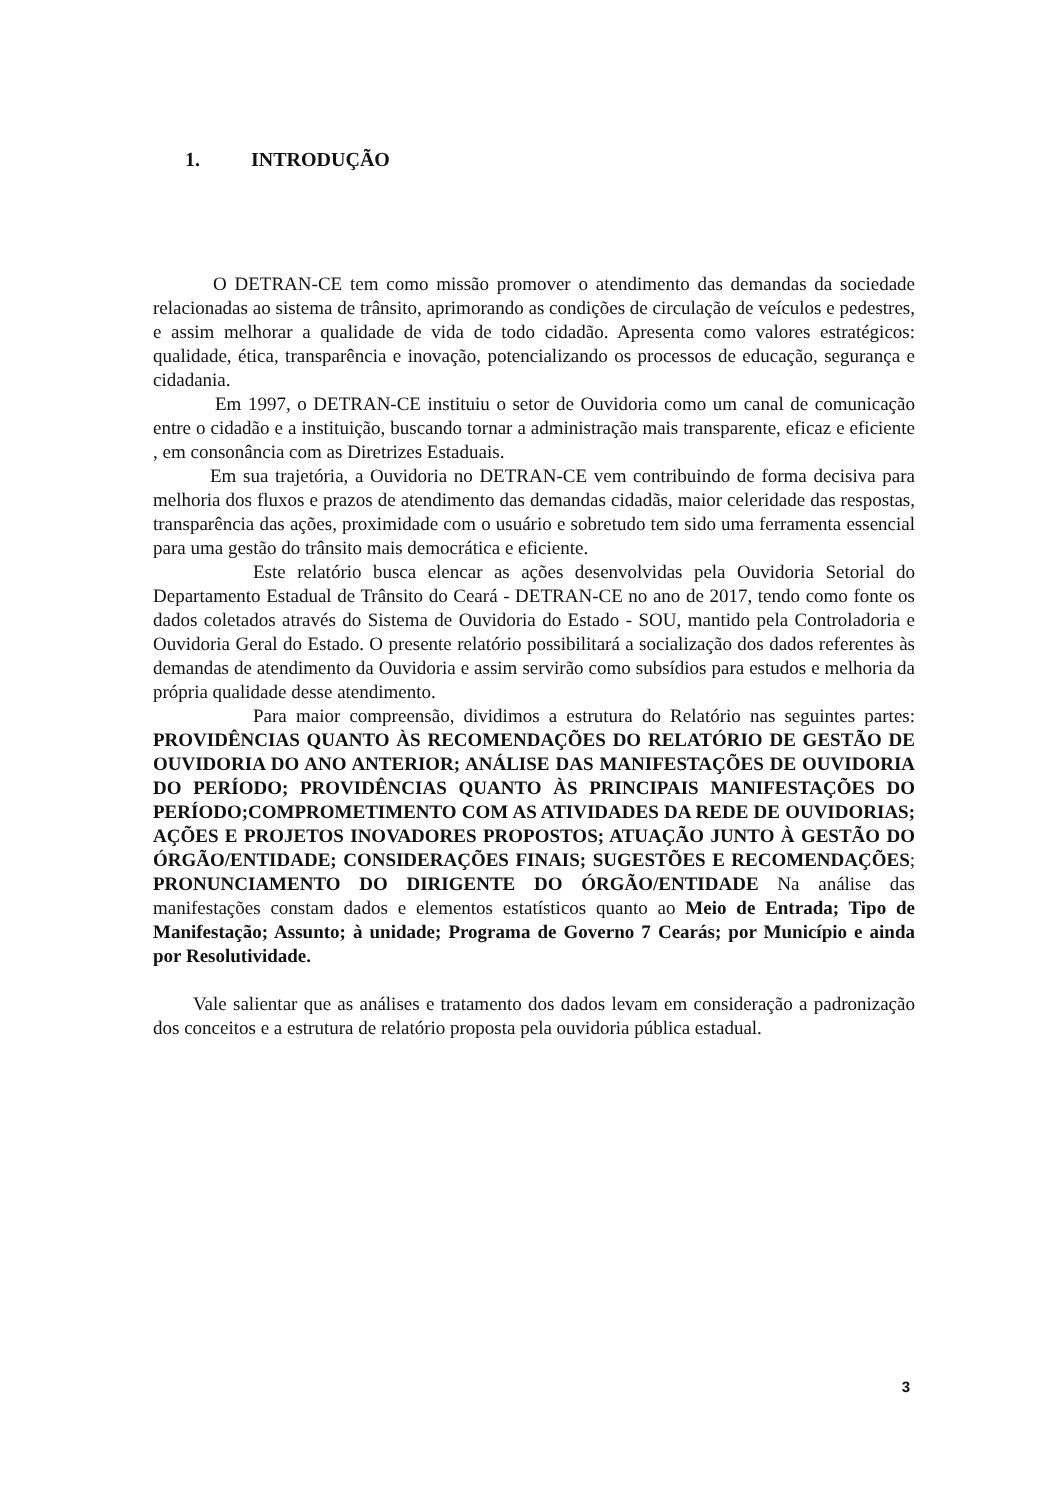1. INTRODUÇÃO
O DETRAN-CE tem como missão promover o atendimento das demandas da sociedade relacionadas ao sistema de trânsito, aprimorando as condições de circulação de veículos e pedestres, e assim melhorar a qualidade de vida de todo cidadão. Apresenta como valores estratégicos: qualidade, ética, transparência e inovação, potencializando os processos de educação, segurança e cidadania.
Em 1997, o DETRAN-CE instituiu o setor de Ouvidoria como um canal de comunicação entre o cidadão e a instituição, buscando tornar a administração mais transparente, eficaz e eficiente , em consonância com as Diretrizes Estaduais.
Em sua trajetória, a Ouvidoria no DETRAN-CE vem contribuindo de forma decisiva para melhoria dos fluxos e prazos de atendimento das demandas cidadãs, maior celeridade das respostas, transparência das ações, proximidade com o usuário e sobretudo tem sido uma ferramenta essencial para uma gestão do trânsito mais democrática e eficiente.
Este relatório busca elencar as ações desenvolvidas pela Ouvidoria Setorial do Departamento Estadual de Trânsito do Ceará - DETRAN-CE no ano de 2017, tendo como fonte os dados coletados através do Sistema de Ouvidoria do Estado - SOU, mantido pela Controladoria e Ouvidoria Geral do Estado. O presente relatório possibilitará a socialização dos dados referentes às demandas de atendimento da Ouvidoria e assim servirão como subsídios para estudos e melhoria da própria qualidade desse atendimento.
Para maior compreensão, dividimos a estrutura do Relatório nas seguintes partes: PROVIDÊNCIAS QUANTO ÀS RECOMENDAÇÕES DO RELATÓRIO DE GESTÃO DE OUVIDORIA DO ANO ANTERIOR; ANÁLISE DAS MANIFESTAÇÕES DE OUVIDORIA DO PERÍODO; PROVIDÊNCIAS QUANTO ÀS PRINCIPAIS MANIFESTAÇÕES DO PERÍODO;COMPROMETIMENTO COM AS ATIVIDADES DA REDE DE OUVIDORIAS; AÇÕES E PROJETOS INOVADORES PROPOSTOS; ATUAÇÃO JUNTO À GESTÃO DO ÓRGÃO/ENTIDADE; CONSIDERAÇÕES FINAIS; SUGESTÕES E RECOMENDAÇÕES; PRONUNCIAMENTO DO DIRIGENTE DO ÓRGÃO/ENTIDADE Na análise das manifestações constam dados e elementos estatísticos quanto ao Meio de Entrada; Tipo de Manifestação; Assunto; à unidade; Programa de Governo 7 Cearás; por Município e ainda por Resolutividade.
Vale salientar que as análises e tratamento dos dados levam em consideração a padronização dos conceitos e a estrutura de relatório proposta pela ouvidoria pública estadual.
3